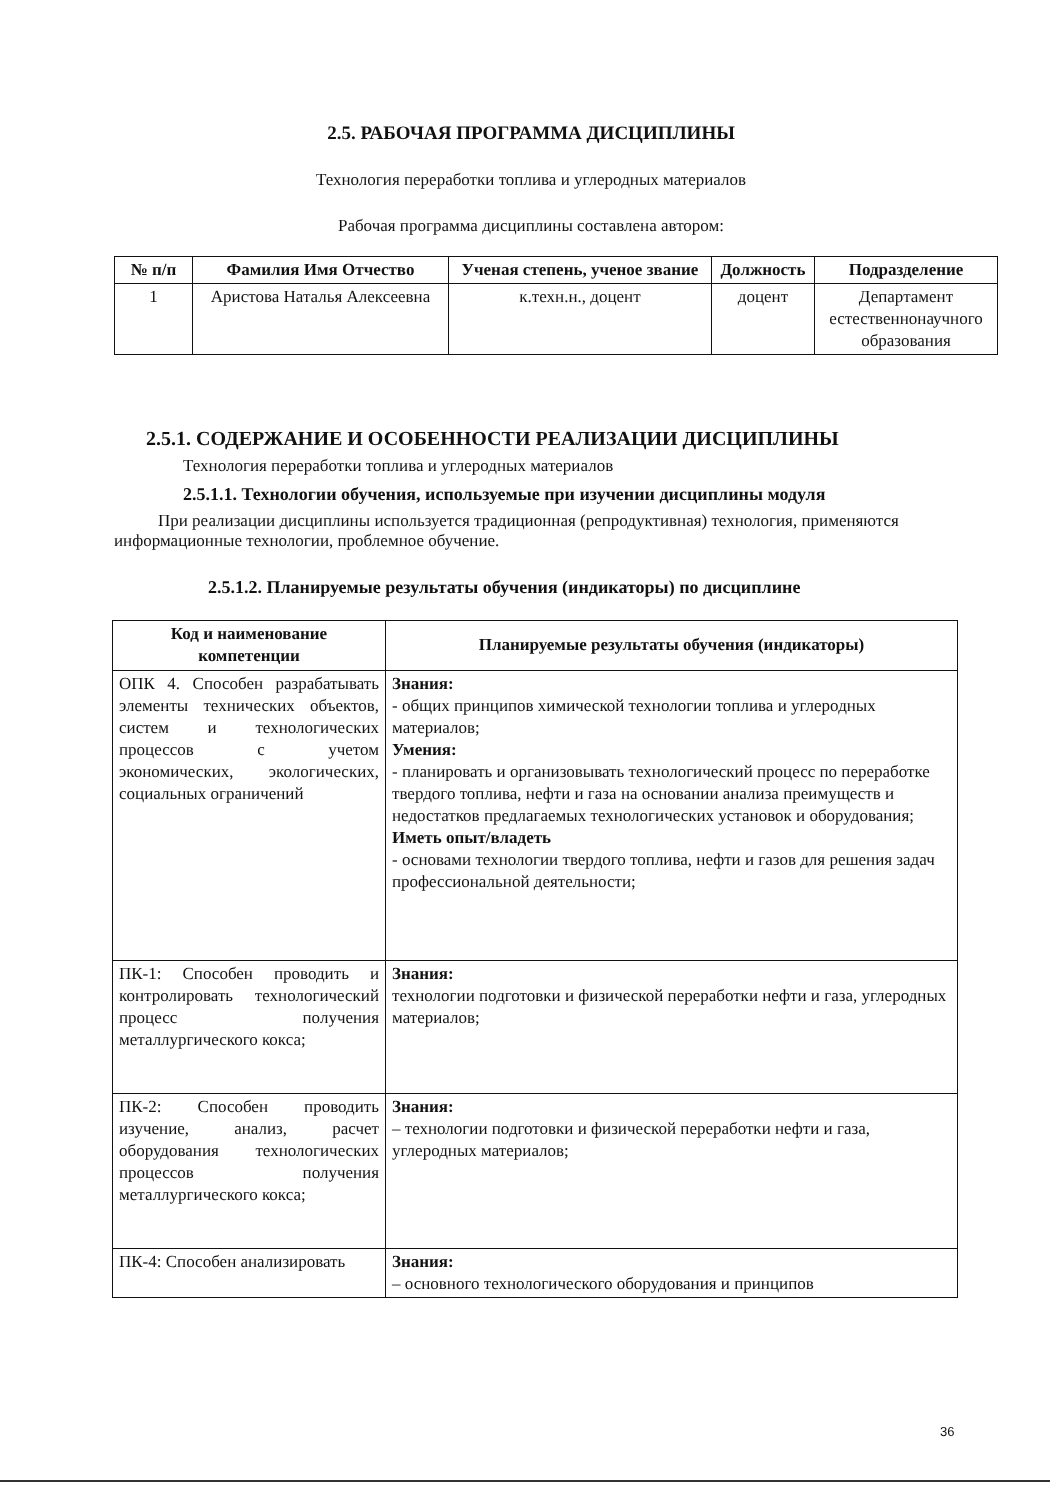2.5. РАБОЧАЯ ПРОГРАММА ДИСЦИПЛИНЫ
Технология переработки топлива и углеродных материалов
Рабочая программа дисциплины составлена автором:
| № п/п | Фамилия Имя Отчество | Ученая степень, ученое звание | Должность | Подразделение |
| --- | --- | --- | --- | --- |
| 1 | Аристова Наталья Алексеевна | к.техн.н., доцент | доцент | Департамент естественнонаучного образования |
2.5.1. СОДЕРЖАНИЕ И ОСОБЕННОСТИ РЕАЛИЗАЦИИ ДИСЦИПЛИНЫ
Технология переработки топлива и углеродных материалов
2.5.1.1. Технологии обучения, используемые при изучении дисциплины модуля
При реализации дисциплины используется традиционная (репродуктивная) технология, применяются информационные технологии, проблемное обучение.
2.5.1.2. Планируемые результаты обучения (индикаторы) по дисциплине
| Код и наименование компетенции | Планируемые результаты обучения (индикаторы) |
| --- | --- |
| ОПК 4. Способен разрабатывать элементы технических объектов, систем и технологических процессов с учетом экономических, экологических, социальных ограничений | Знания: - общих принципов химической технологии топлива и углеродных материалов; Умения: - планировать и организовывать технологический процесс по переработке твердого топлива, нефти и газа на основании анализа преимуществ и недостатков предлагаемых технологических установок и оборудования; Иметь опыт/владеть - основами технологии твердого топлива, нефти и газов для решения задач профессиональной деятельности; |
| ПК-1: Способен проводить и контролировать технологический процесс получения металлургического кокса; | Знания: технологии подготовки и физической переработки нефти и газа, углеродных материалов; |
| ПК-2: Способен проводить изучение, анализ, расчет оборудования технологических процессов получения металлургического кокса; | Знания: – технологии подготовки и физической переработки нефти и газа, углеродных материалов; |
| ПК-4: Способен анализировать | Знания: – основного технологического оборудования и принципов |
36